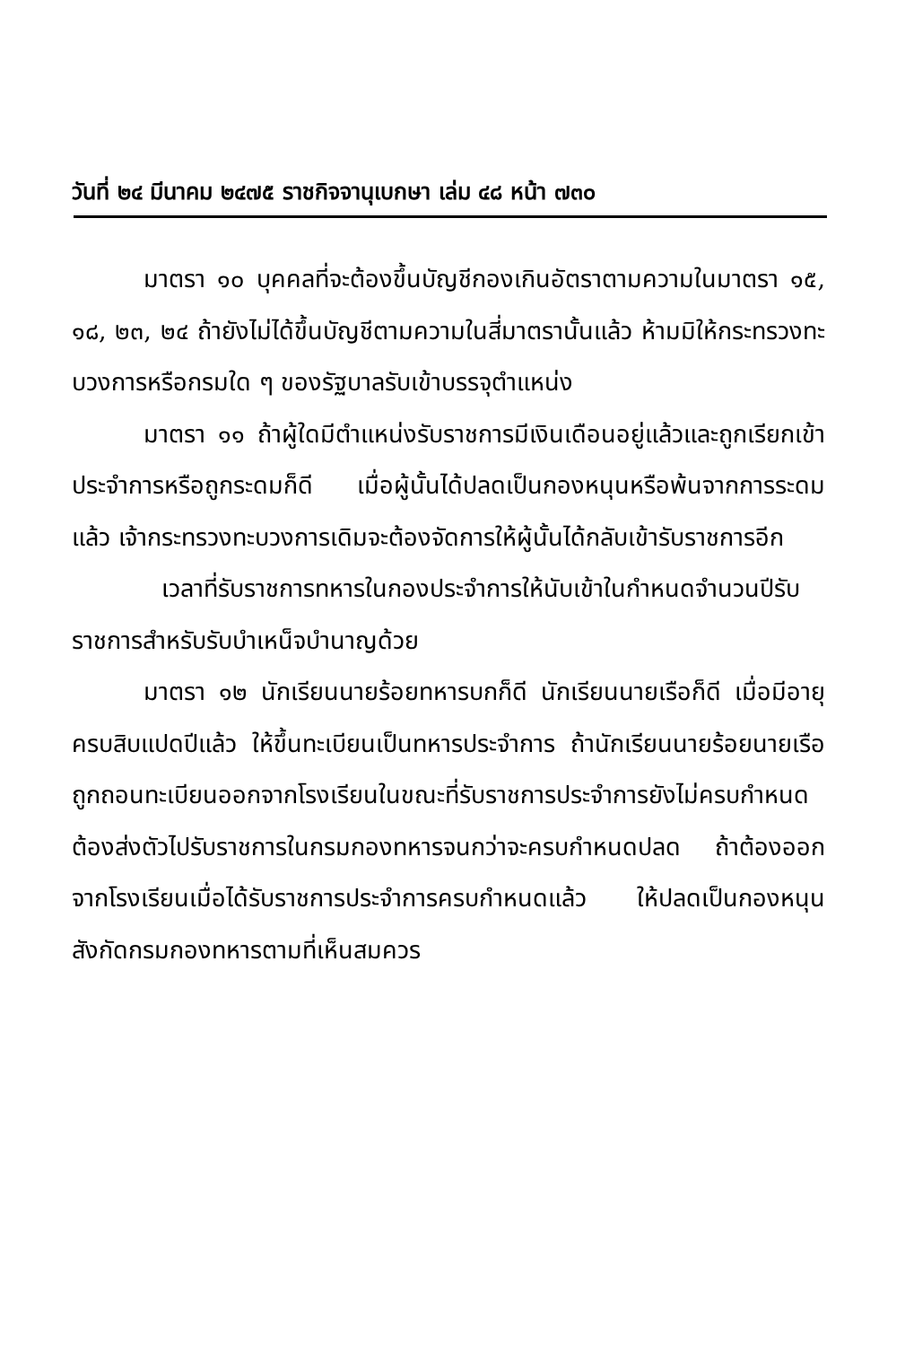วันที่ ๒๔ มีนาคม ๒๔๗๕ ราชกิจจานุเบกษา เล่ม ๔๘ หน้า ๗๓๐
มาตรา ๑๐ บุคคลที่จะต้องขึ้นบัญชีกองเกินอัตราตามความในมาตรา ๑๕, ๑๘, ๒๓, ๒๔ ถ้ายังไม่ได้ขึ้นบัญชีตามความในสี่มาตรานั้นแล้ว ห้ามมิให้กระทรวงทะบวงการหรือกรมใด ๆ ของรัฐบาลรับเข้าบรรจุตำแหน่ง
มาตรา ๑๑ ถ้าผู้ใดมีตำแหน่งรับราชการมีเงินเดือนอยู่แล้วและถูกเรียกเข้าประจำการหรือถูกระดมก็ดี เมื่อผู้นั้นได้ปลดเป็นกองหนุนหรือพ้นจากการระดมแล้ว เจ้ากระทรวงทะบวงการเดิมจะต้องจัดการให้ผู้นั้นได้กลับเข้ารับราชการอีก
เวลาที่รับราชการทหารในกองประจำการให้นับเข้าในกำหนดจำนวนปีรับราชการสำหรับรับบำเหน็จบำนาญด้วย
มาตรา ๑๒ นักเรียนนายร้อยทหารบกก็ดี นักเรียนนายเรือก็ดี เมื่อมีอายุครบสิบแปดปีแล้ว ให้ขึ้นทะเบียนเป็นทหารประจำการ ถ้านักเรียนนายร้อยนายเรือถูกถอนทะเบียนออกจากโรงเรียนในขณะที่รับราชการประจำการยังไม่ครบกำหนด ต้องส่งตัวไปรับราชการในกรมกองทหารจนกว่าจะครบกำหนดปลด ถ้าต้องออกจากโรงเรียนเมื่อได้รับราชการประจำการครบกำหนดแล้ว ให้ปลดเป็นกองหนุนสังกัดกรมกองทหารตามที่เห็นสมควร